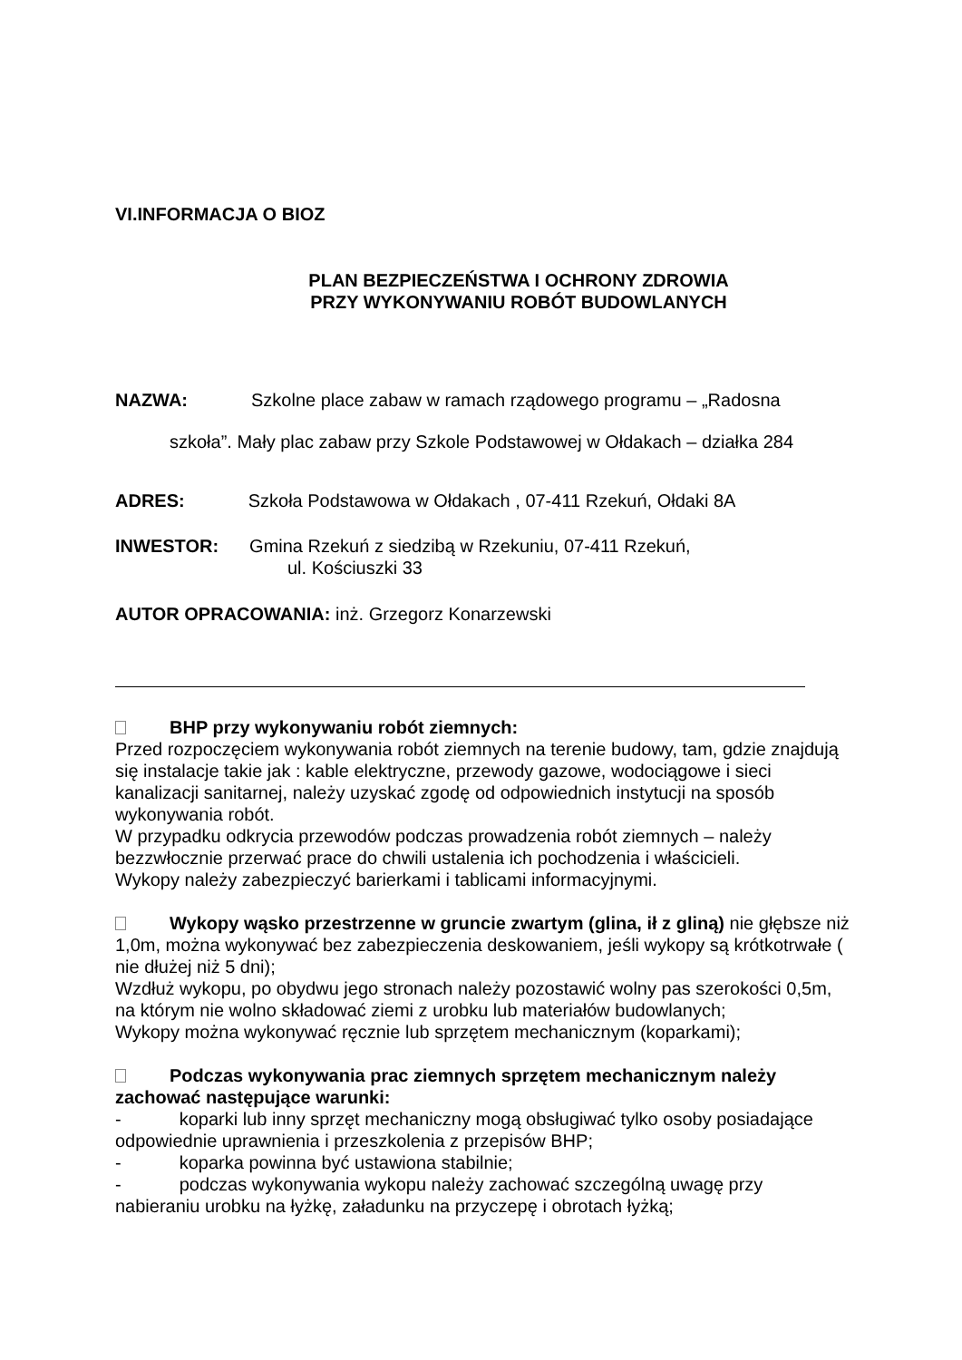VI.INFORMACJA O BIOZ
PLAN BEZPIECZEŃSTWA I OCHRONY ZDROWIA
PRZY WYKONYWANIU ROBÓT BUDOWLANYCH
NAZWA: Szkolne place zabaw w ramach rządowego programu – „Radosna
szkoła”. Mały plac zabaw przy Szkole Podstawowej w Ołdakach – działka 284
ADRES: Szkoła Podstawowa w Ołdakach , 07-411 Rzekuń, Ołdaki 8A
INWESTOR: Gmina Rzekuń z siedzibą w Rzekuniu, 07-411 Rzekuń,
ul. Kościuszki 33
AUTOR OPRACOWANIA: inż. Grzegorz Konarzewski
BHP przy wykonywaniu robót ziemnych:
Przed rozpoczęciem wykonywania robót ziemnych na terenie budowy, tam, gdzie znajdują się instalacje takie jak : kable elektryczne, przewody gazowe, wodociągowe i sieci kanalizacji sanitarnej, należy uzyskać zgodę od odpowiednich instytucji na sposób wykonywania robót.
W przypadku odkrycia przewodów podczas prowadzenia robót ziemnych – należy bezzwłocznie przerwać prace do chwili ustalenia ich pochodzenia i właścicieli.
Wykopy należy zabezpieczyć barierkami i tablicami informacyjnymi.
Wykopy wąsko przestrzenne w gruncie zwartym (glina, ił z gliną) nie głębsze niż 1,0m, można wykonywać bez zabezpieczenia deskowaniem, jeśli wykopy są krótkotrwałe ( nie dłużej niż 5 dni);
Wzdłuż wykopu, po obydwu jego stronach należy pozostawić wolny pas szerokości 0,5m, na którym nie wolno składować ziemi z urobku lub materiałów budowlanych;
Wykopy można wykonywać ręcznie lub sprzętem mechanicznym (koparkami);
Podczas wykonywania prac ziemnych sprzętem mechanicznym należy zachować następujące warunki:
- koparki lub inny sprzęt mechaniczny mogą obsługiwać tylko osoby posiadające odpowiednie uprawnienia i przeszkolenia z przepisów BHP;
- koparka powinna być ustawiona stabilnie;
- podczas wykonywania wykopu należy zachować szczególną uwagę przy nabieraniu urobku na łyżkę, załadunku na przyczepę i obrotach łyżką;